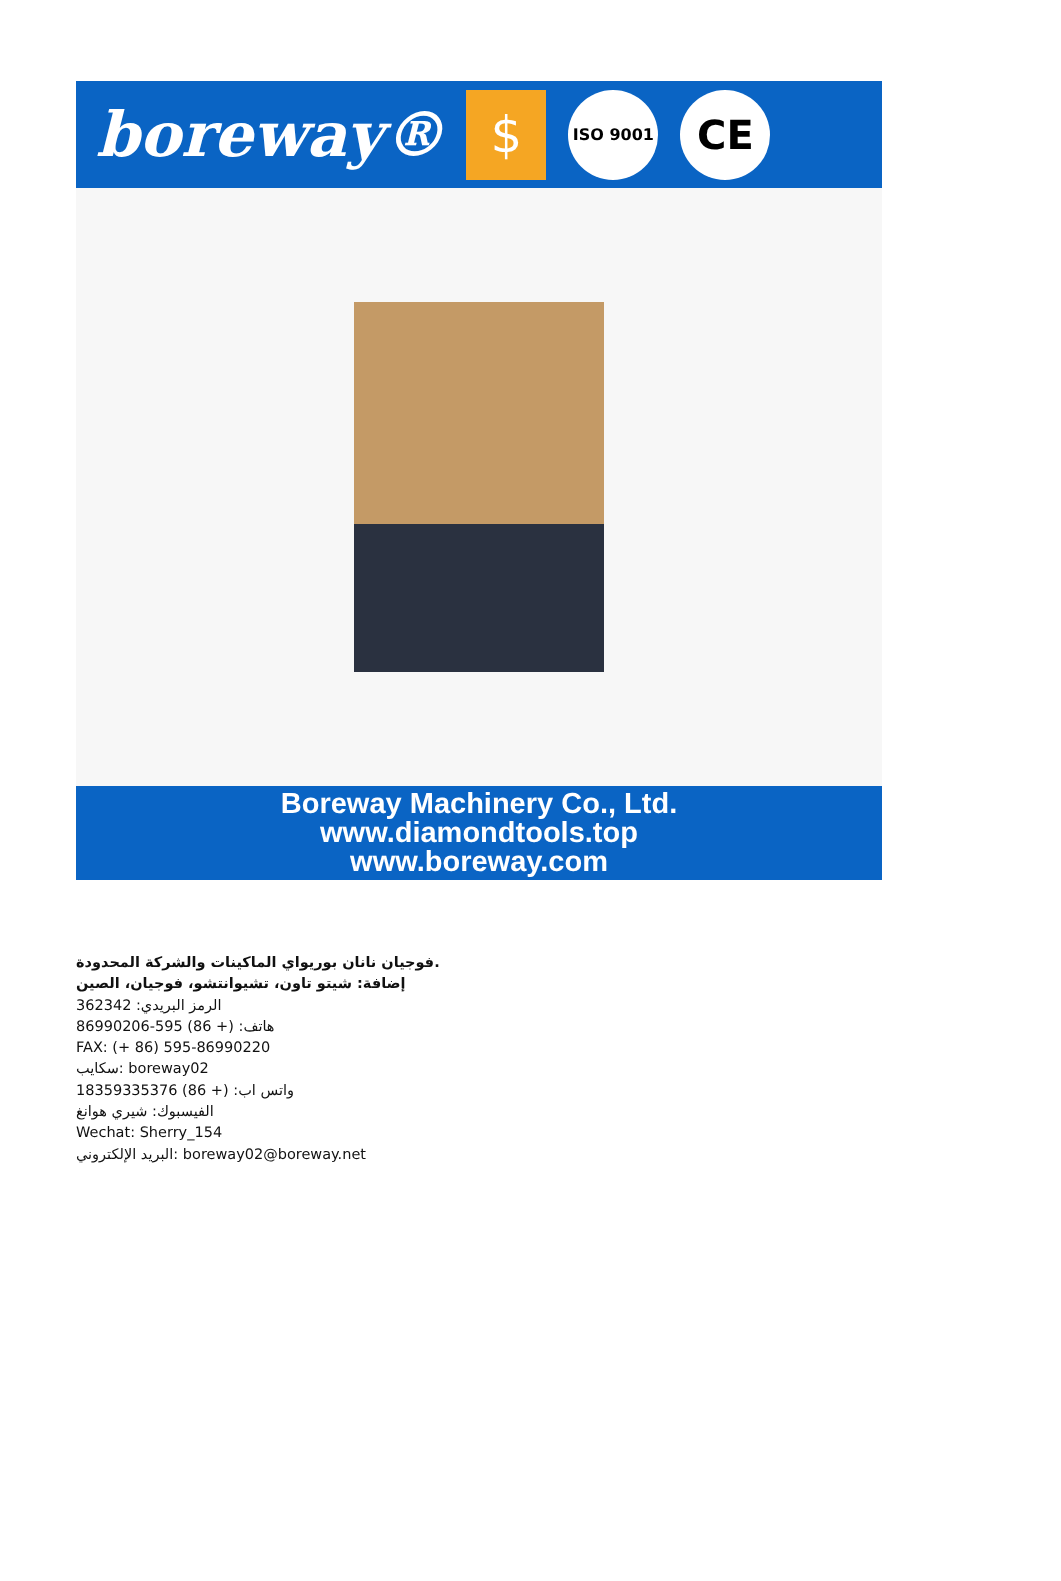boreway® $ ISO 9001 CE
Boreway Machinery Co., Ltd.
www.diamondtools.top
www.boreway.com
فوجيان نانان بوريواي الماكينات والشركة المحدودة.
إضافة: شيتو تاون، تشيوانتشو، فوجيان، الصين
الرمز البريدي: 362342
هاتف: (+ 86) 595-86990206
FAX: (+ 86) 595-86990220
سكايب: boreway02
واتس اب: (+ 86) 18359335376
الفيسبوك: شيري هوانغ
Wechat: Sherry_154
البريد الإلكتروني: boreway02@boreway.net